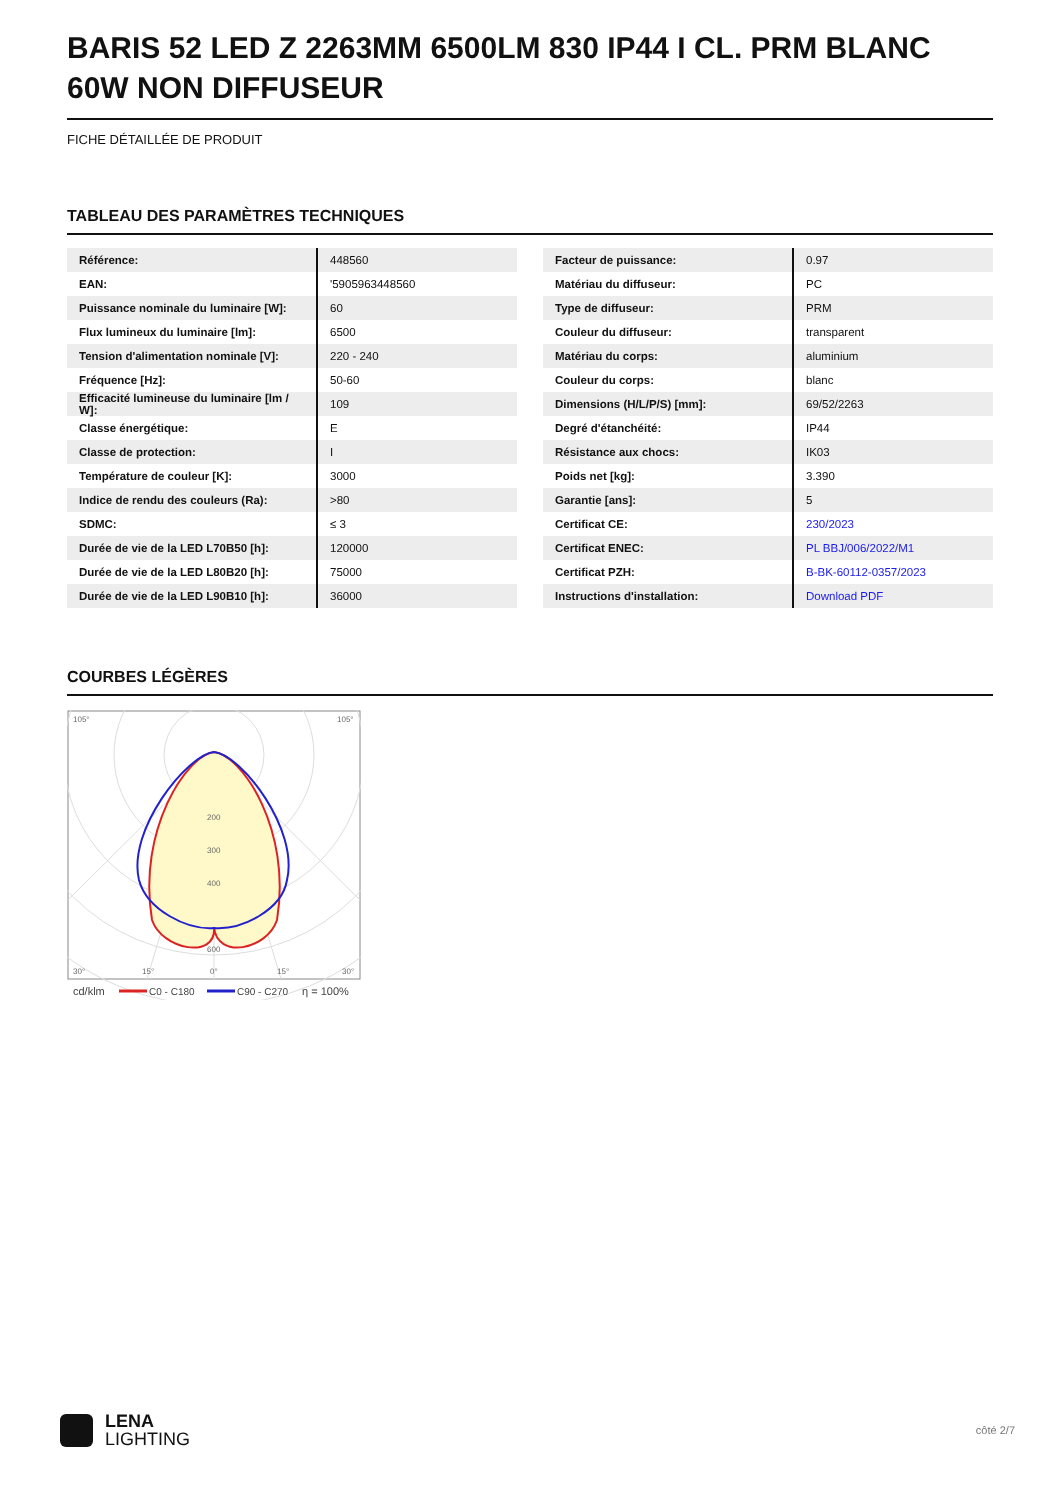BARIS 52 LED Z 2263MM 6500LM 830 IP44 I CL. PRM BLANC 60W NON DIFFUSEUR
FICHE DÉTAILLÉE DE PRODUIT
TABLEAU DES PARAMÈTRES TECHNIQUES
| Référence: | 448560 |
| EAN: | '5905963448560 |
| Puissance nominale du luminaire [W]: | 60 |
| Flux lumineux du luminaire [lm]: | 6500 |
| Tension d'alimentation nominale [V]: | 220 - 240 |
| Fréquence [Hz]: | 50-60 |
| Efficacité lumineuse du luminaire [lm / W]: | 109 |
| Classe énergétique: | E |
| Classe de protection: | I |
| Température de couleur [K]: | 3000 |
| Indice de rendu des couleurs (Ra): | >80 |
| SDMC: | ≤ 3 |
| Durée de vie de la LED L70B50 [h]: | 120000 |
| Durée de vie de la LED L80B20 [h]: | 75000 |
| Durée de vie de la LED L90B10 [h]: | 36000 |
| Facteur de puissance: | 0.97 |
| Matériau du diffuseur: | PC |
| Type de diffuseur: | PRM |
| Couleur du diffuseur: | transparent |
| Matériau du corps: | aluminium |
| Couleur du corps: | blanc |
| Dimensions (H/L/P/S) [mm]: | 69/52/2263 |
| Degré d'étanchéité: | IP44 |
| Résistance aux chocs: | IK03 |
| Poids net [kg]: | 3.390 |
| Garantie [ans]: | 5 |
| Certificat CE: | 230/2023 |
| Certificat ENEC: | PL BBJ/006/2022/M1 |
| Certificat PZH: | B-BK-60112-0357/2023 |
| Instructions d'installation: | Download PDF |
COURBES LÉGÈRES
200
300
400
600
105°
105°
30°
15°
0°
15°
30°
cd/klm
C0 - C180
C90 - C270
η = 100%
LENA
LIGHTING
côté 2/7